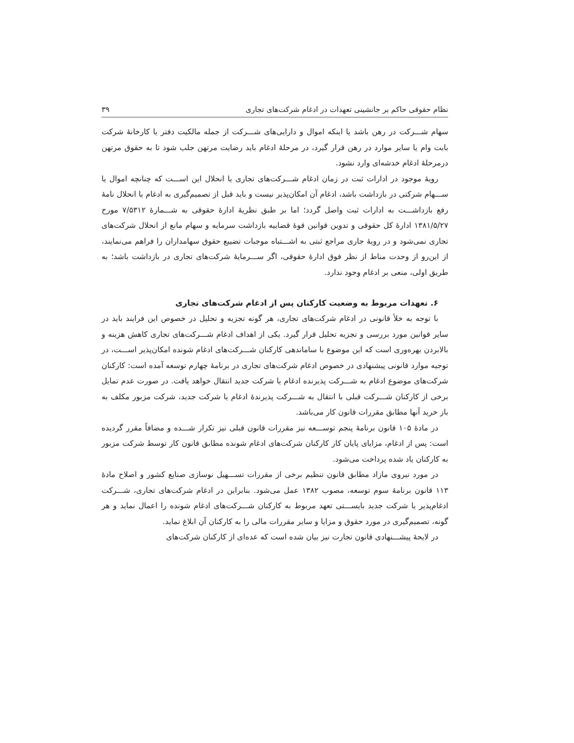نظام حقوقی حاکم بر جانشینی تعهدات در ادغام شرکت‌های تجاری ۳۹
سهام شـــرکت در رهن باشد یا اینکه اموال و دارایی‌های شـــرکت از جمله مالکیت دفتر یا کارخانهٔ شرکت بابت وام یا سایر موارد در رهن قرار گیرد، در مرحلهٔ ادغام باید رضایت مرتهن جلب شود تا به حقوق مرتهن درمرحلهٔ ادغام خدشه‌ای وارد نشود.
رویهٔ موجود در ادارات ثبت در زمان ادغام شـــرکت‌های تجاری یا انحلال این اســـت که چنانچه اموال یا ســـهام شرکتی در بازداشت باشد، ادغام آن امکان‌پذیر نیست و باید قبل از تصمیم‌گیری به ادغام یا انحلال نامهٔ رفع بازداشـــت به ادارات ثبت واصل گردد؛ اما بر طبق نظریهٔ ادارهٔ حقوقی به شـــمارهٔ ۷/۵۳۱۲ مورخ ۱۳۸۱/۵/۲۷ ادارهٔ کل حقوقی و تدوین قوانین قوهٔ قضاییه بازداشت سرمایه و سهام مانع از انحلال شرکت‌های تجاری نمی‌شود و در رویهٔ جاری مراجع ثبتی به اشـــتباه موجبات تضییع حقوق سهامداران را فراهم می‌نمایند، از این‌رو از وحدت مناط از نظر فوق ادارهٔ حقوقی، اگر ســـرمایهٔ شرکت‌های تجاری در بازداشت باشد؛ به طریق اولی، منعی بر ادغام وجود ندارد.
۶. تعهدات مربوط به وضعیت کارکنان پس از ادغام شرکت‌های تجاری
با توجه به خلأ قانونی در ادغام شرکت‌های تجاری، هر گونه تجزیه و تحلیل در خصوص این فرایند باید در سایر قوانین مورد بررسی و تجزیه تحلیل قرار گیرد. یکی از اهداف ادغام شـــرکت‌های تجاری کاهش هزینه و بالابردن بهره‌وری است که این موضوع با ساماندهی کارکنان شـــرکت‌های ادغام شونده امکان‌پذیر اســـت، در توجیه موارد قانونی پیشنهادی در خصوص ادغام شرکت‌های تجاری در برنامهٔ چهارم توسعه آمده است: کارکنان شرکت‌های موضوع ادغام به شـــرکت پذیرنده ادغام یا شرکت جدید انتقال خواهد یافت. در صورت عدم تمایل برخی از کارکنان شـــرکت قبلی با انتقال به شـــرکت پذیرندهٔ ادغام یا شرکت جدید، شرکت مزبور مکلف به باز خرید آنها مطابق مقررات قانون کار می‌باشد.
در مادهٔ ۱۰۵ قانون برنامهٔ پنجم توســـعه نیز مقررات قانون قبلی نیز تکرار شـــده و مضافاً مقرر گردیده است: پس از ادغام، مزایای پایان کار کارکنان شرکت‌های ادغام شونده مطابق قانون کار توسط شرکت مزبور به کارکنان یاد شده پرداخت می‌شود.
در مورد نیروی مازاد مطابق قانون تنظیم برخی از مقررات تســـهیل نوسازی صنایع کشور و اصلاح مادهٔ ۱۱۳ قانون برنامهٔ سوم توسعه، مصوب ۱۳۸۲ عمل می‌شود. بنابراین در ادغام شرکت‌های تجاری، شـــرکت ادغام‌پذیر یا شرکت جدید بایســـتی تعهد مربوط به کارکنان شـــرکت‌های ادغام شونده را اعمال نماید و هر گونه، تصمیم‌گیری در مورد حقوق و مزایا و سایر مقررات مالی را به کارکنان آن ابلاغ نماید.
در لایحهٔ پیشـــنهادی قانون تجارت نیز بیان شده است که عده‌ای از کارکنان شرکت‌های